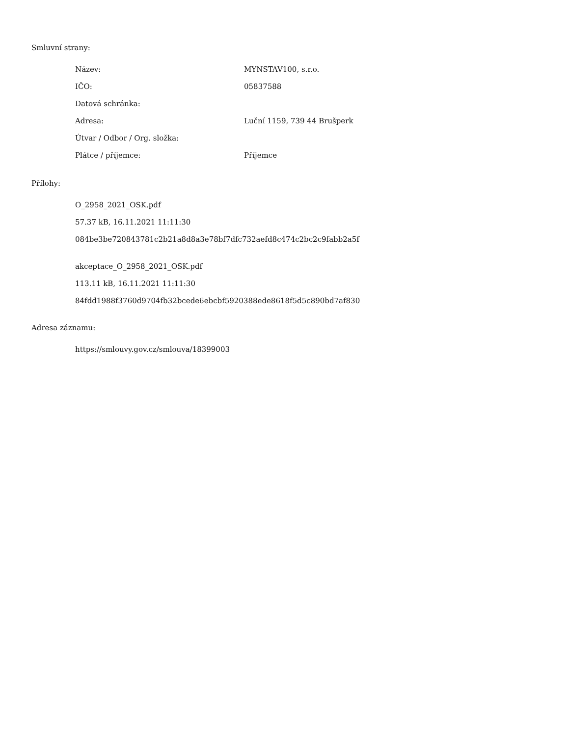Smluvní strany:
| Název: | MYNSTAV100, s.r.o. |
| IČO: | 05837588 |
| Datová schránka: | |
| Adresa: | Luční 1159, 739 44 Brušperk |
| Útvar / Odbor / Org. složka: | |
| Plátce / příjemce: | Příjemce |
Přílohy:
O_2958_2021_OSK.pdf
57.37 kB, 16.11.2021 11:11:30
084be3be720843781c2b21a8d8a3e78bf7dfc732aefd8c474c2bc2c9fabb2a5f
akceptace_O_2958_2021_OSK.pdf
113.11 kB, 16.11.2021 11:11:30
84fdd1988f3760d9704fb32bcede6ebcbf5920388ede8618f5d5c890bd7af830
Adresa záznamu:
https://smlouvy.gov.cz/smlouva/18399003